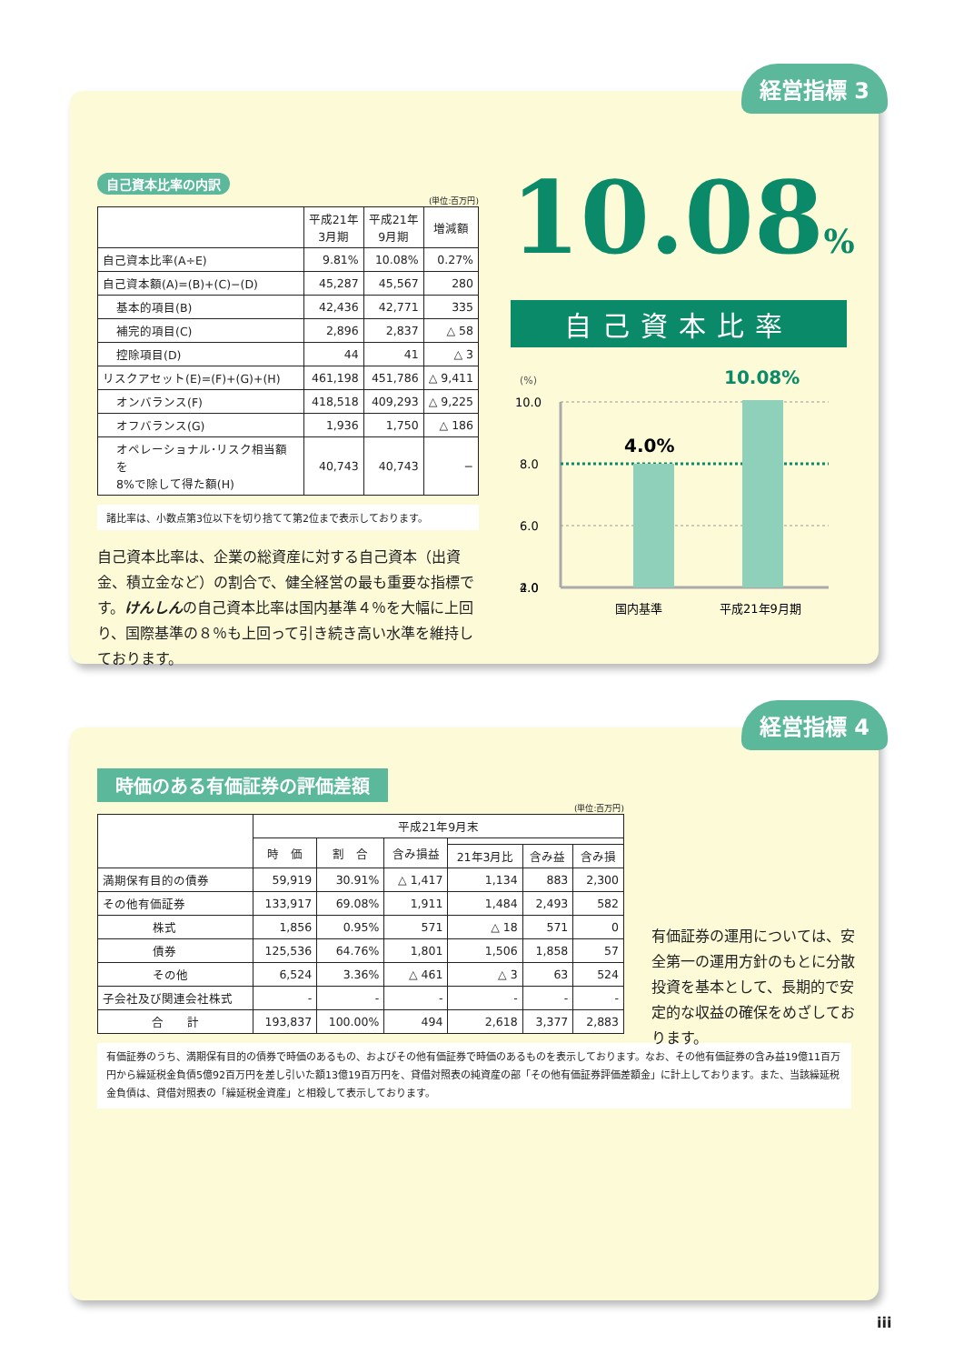経営指標 3
自己資本比率の内訳
(単位:百万円)
| | 平成21年 3月期 | 平成21年 9月期 | 増減額 |
| --- | --- | --- | --- |
| 自己資本比率(A÷E) | 9.81% | 10.08% | 0.27% |
| 自己資本額(A)=(B)+(C)−(D) | 45,287 | 45,567 | 280 |
| 基本的項目(B) | 42,436 | 42,771 | 335 |
| 補完的項目(C) | 2,896 | 2,837 | △ 58 |
| 控除項目(D) | 44 | 41 | △ 3 |
| リスクアセット(E)=(F)+(G)+(H) | 461,198 | 451,786 | △ 9,411 |
| オンバランス(F) | 418,518 | 409,293 | △ 9,225 |
| オフバランス(G) | 1,936 | 1,750 | △ 186 |
| オペレーショナル･リスク相当額を 8%で除して得た額(H) | 40,743 | 40,743 | − |
諸比率は、小数点第3位以下を切り捨てて第2位まで表示しております。
自己資本比率は、企業の総資産に対する自己資本（出資金、積立金など）の割合で、健全経営の最も重要な指標です。けんしんの自己資本比率は国内基準４％を大幅に上回り、国際基準の８％も上回って引き続き高い水準を維持しております。
10.08%
自己資本比率
(%)
10.0
8.0
6.0
4.0
2.0
4.0%
10.08%
国内基準
平成21年9月期
経営指標 4
時価のある有価証券の評価差額
(単位:百万円)
| | 平成21年9月末 | | | | | |
| --- | --- | --- | --- | --- | --- | --- |
| | 時 価 | 割 合 | 含み損益 | | | |
| | | | | 21年3月比 | 含み益 | 含み損 |
| 満期保有目的の債券 | 59,919 | 30.91% | △ 1,417 | 1,134 | 883 | 2,300 |
| その他有価証券 | 133,917 | 69.08% | 1,911 | 1,484 | 2,493 | 582 |
| 株式 | 1,856 | 0.95% | 571 | △ 18 | 571 | 0 |
| 債券 | 125,536 | 64.76% | 1,801 | 1,506 | 1,858 | 57 |
| その他 | 6,524 | 3.36% | △ 461 | △ 3 | 63 | 524 |
| 子会社及び関連会社株式 | - | - | - | - | - | - |
| 合 計 | 193,837 | 100.00% | 494 | 2,618 | 3,377 | 2,883 |
有価証券のうち、満期保有目的の債券で時価のあるもの、およびその他有価証券で時価のあるものを表示しております。なお、その他有価証券の含み益19億11百万円から繰延税金負債5億92百万円を差し引いた額13億19百万円を、貸借対照表の純資産の部「その他有価証券評価差額金」に計上しております。また、当該繰延税金負債は、貸借対照表の「繰延税金資産」と相殺して表示しております。
有価証券の運用については、安全第一の運用方針のもとに分散投資を基本として、長期的で安定的な収益の確保をめざしております。
iii